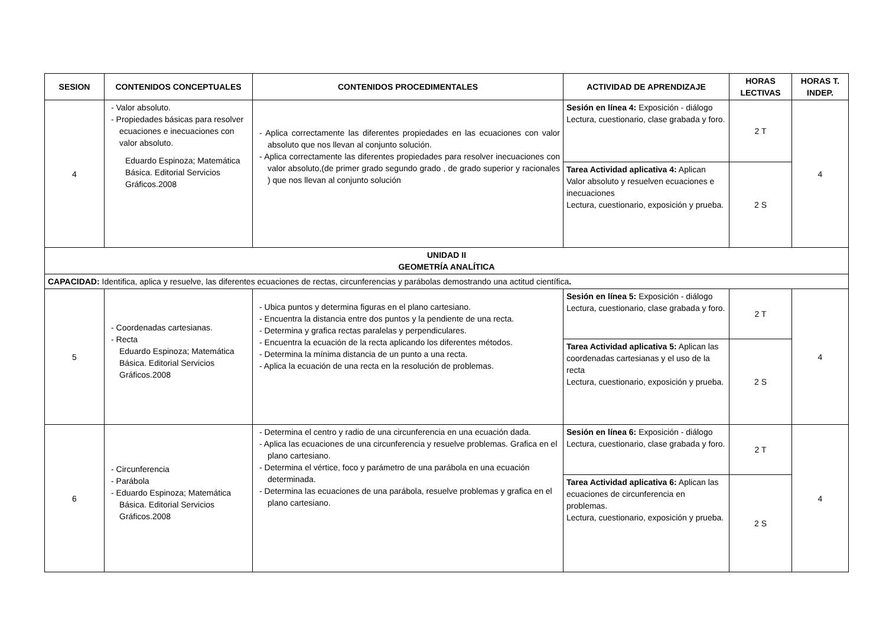| SESION | CONTENIDOS CONCEPTUALES | CONTENIDOS PROCEDIMENTALES | ACTIVIDAD DE APRENDIZAJE | HORAS LECTIVAS | HORAS T. INDEP. |
| --- | --- | --- | --- | --- | --- |
| 4 | - Valor absoluto. - Propiedades básicas para resolver ecuaciones e inecuaciones con valor absoluto. Eduardo Espinoza; Matemática Básica. Editorial Servicios Gráficos.2008 | - Aplica correctamente las diferentes propiedades en las ecuaciones con valor absoluto que nos llevan al conjunto solución. - Aplica correctamente las diferentes propiedades para resolver inecuaciones con valor absoluto,(de primer grado segundo grado , de grado superior y racionales ) que nos llevan al conjunto solución | Sesión en línea 4: Exposición - diálogo Lectura, cuestionario, clase grabada y foro. | 2 T | 4 |
| | | | Tarea Actividad aplicativa 4: Aplican Valor absoluto y resuelven ecuaciones e inecuaciones Lectura, cuestionario, exposición y prueba. | 2 S | |
| UNIDAD II GEOMETRÍA ANALÍTICA | | | | | |
| CAPACIDAD: Identifica, aplica y resuelve, las diferentes ecuaciones de rectas, circunferencias y parábolas demostrando una actitud científica . | | | | | |
| 5 | - Coordenadas cartesianas. - Recta Eduardo Espinoza; Matemática Básica. Editorial Servicios Gráficos.2008 | - Ubica puntos y determina figuras en el plano cartesiano. - Encuentra la distancia entre dos puntos y la pendiente de una recta. - Determina y grafica rectas paralelas y perpendiculares. - Encuentra la ecuación de la recta aplicando los diferentes métodos. - Determina la mínima distancia de un punto a una recta. - Aplica la ecuación de una recta en la resolución de problemas. | Sesión en línea 5: Exposición - diálogo Lectura, cuestionario, clase grabada y foro. | 2 T | 4 |
| | | | Tarea Actividad aplicativa 5: Aplican las coordenadas cartesianas y el uso de la recta Lectura, cuestionario, exposición y prueba. | 2 S | |
| 6 | - Circunferencia - Parábola - Eduardo Espinoza; Matemática Básica. Editorial Servicios Gráficos.2008 | - Determina el centro y radio de una circunferencia en una ecuación dada. - Aplica las ecuaciones de una circunferencia y resuelve problemas. Grafica en el plano cartesiano. - Determina el vértice, foco y parámetro de una parábola en una ecuación determinada. - Determina las ecuaciones de una parábola, resuelve problemas y grafica en el plano cartesiano. | Sesión en línea 6: Exposición - diálogo Lectura, cuestionario, clase grabada y foro. | 2 T | 4 |
| | | | Tarea Actividad aplicativa 6: Aplican las ecuaciones de circunferencia en problemas. Lectura, cuestionario, exposición y prueba. | 2 S | |